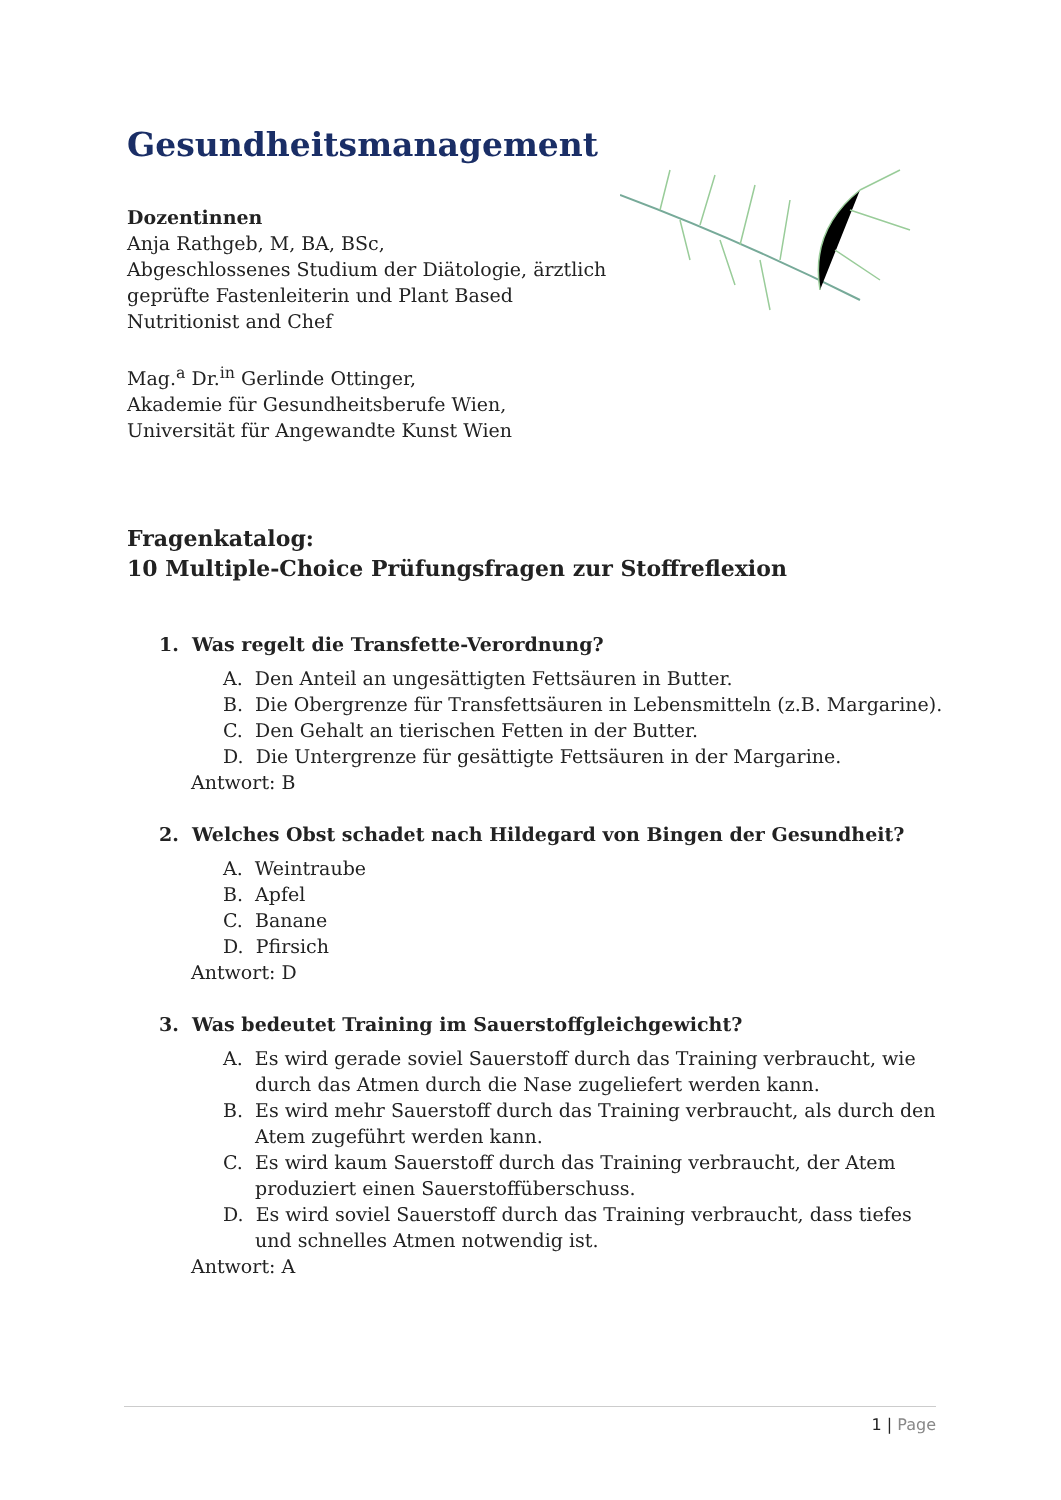Gesundheitsmanagement
Dozentinnen
Anja Rathgeb, M, BA, BSc,
Abgeschlossenes Studium der Diätologie, ärztlich
geprüfte Fastenleiterin und Plant Based
Nutritionist and Chef
Mag.<sup>a</sup> Dr.<sup>in</sup> Gerlinde Ottinger,
Akademie für Gesundheitsberufe Wien,
Universität für Angewandte Kunst Wien
Fragenkatalog:
10 Multiple-Choice Prüfungsfragen zur Stoffreflexion
1. Was regelt die Transfette-Verordnung?
A. Den Anteil an ungesättigten Fettsäuren in Butter.
B. Die Obergrenze für Transfettsäuren in Lebensmitteln (z.B. Margarine).
C. Den Gehalt an tierischen Fetten in der Butter.
D. Die Untergrenze für gesättigte Fettsäuren in der Margarine.
Antwort: B
2. Welches Obst schadet nach Hildegard von Bingen der Gesundheit?
A. Weintraube
B. Apfel
C. Banane
D. Pfirsich
Antwort: D
3. Was bedeutet Training im Sauerstoffgleichgewicht?
A. Es wird gerade soviel Sauerstoff durch das Training verbraucht, wie durch das Atmen durch die Nase zugeliefert werden kann.
B. Es wird mehr Sauerstoff durch das Training verbraucht, als durch den Atem zugeführt werden kann.
C. Es wird kaum Sauerstoff durch das Training verbraucht, der Atem produziert einen Sauerstoffüberschuss.
D. Es wird soviel Sauerstoff durch das Training verbraucht, dass tiefes und schnelles Atmen notwendig ist.
Antwort: A
1 | Page